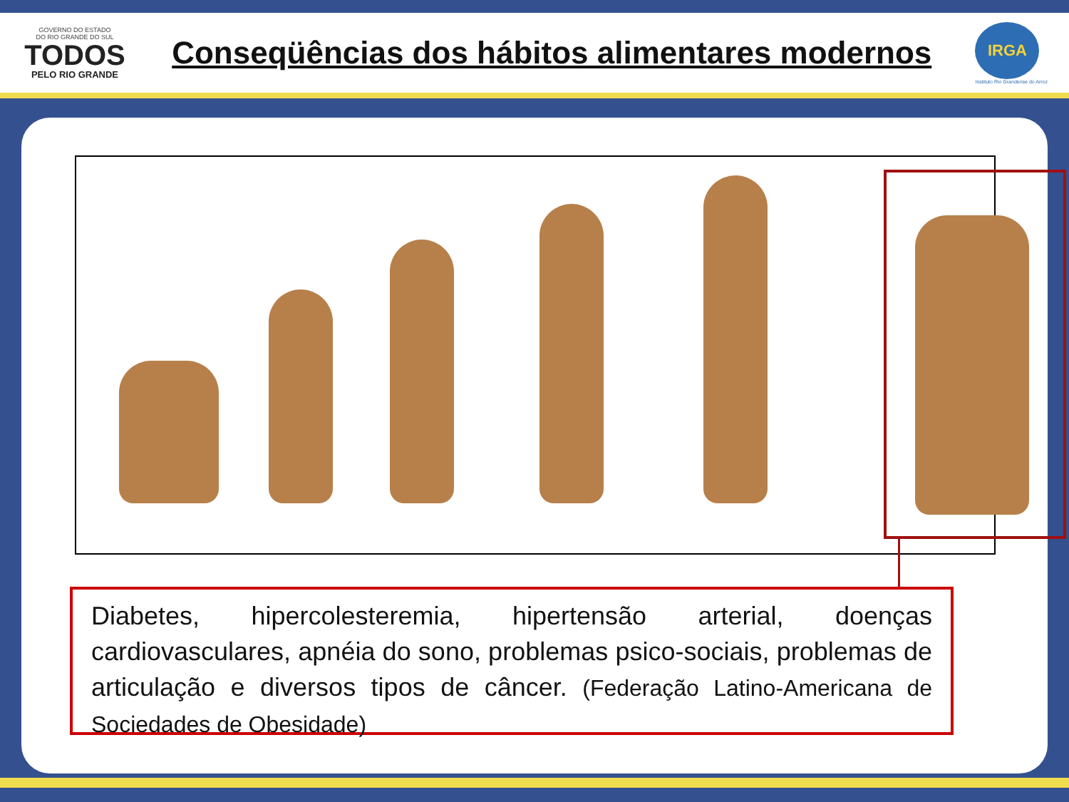GOVERNO DO ESTADO
DO RIO GRANDE DO SUL
TODOS
PELO RIO GRANDE
Conseqüências dos hábitos alimentares modernos
IRGA
Instituto Rio Grandense do Arroz
Diabetes, hipercolesteremia, hipertensão arterial, doenças cardiovasculares, apnéia do sono, problemas psico-sociais, problemas de articulação e diversos tipos de câncer. (Federação Latino-Americana de Sociedades de Obesidade)